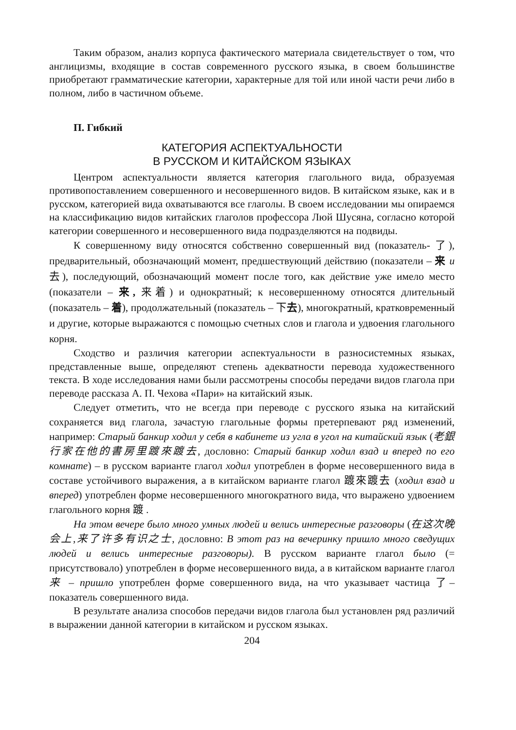Таким образом, анализ корпуса фактического материала свидетельствует о том, что англицизмы, входящие в состав современного русского языка, в своем большинстве приобретают грамматические категории, характерные для той или иной части речи либо в полном, либо в частичном объеме.
П. Гибкий
КАТЕГОРИЯ АСПЕКТУАЛЬНОСТИ
В РУССКОМ И КИТАЙСКОМ ЯЗЫКАХ
Центром аспектуальности является категория глагольного вида, образуемая противопоставлением совершенного и несовершенного видов. В китайском языке, как и в русском, категорией вида охватываются все глаголы. В своем исследовании мы опираемся на классификацию видов китайских глаголов профессора Люй Шусяна, согласно которой категории совершенного и несовершенного вида подразделяются на подвиды.
К совершенному виду относятся собственно совершенный вид (показатель- 了), предварительный, обозначающий момент, предшествующий действию (показатели – 来 и 去), последующий, обозначающий момент после того, как действие уже имело место (показатели – 来, 来着) и однократный; к несовершенному относятся длительный (показатель – 着), продолжательный (показатель – 下去), многократный, кратковременный и другие, которые выражаются с помощью счетных слов и глагола и удвоения глагольного корня.
Сходство и различия категории аспектуальности в разносистемных языках, представленные выше, определяют степень адекватности перевода художественного текста. В ходе исследования нами были рассмотрены способы передачи видов глагола при переводе рассказа А. П. Чехова «Пари» на китайский язык.
Следует отметить, что не всегда при переводе с русского языка на китайский сохраняется вид глагола, зачастую глагольные формы претерпевают ряд изменений, например: Старый банкир ходил у себя в кабинете из угла в угол на китайский язык (老銀行家在他的書房里踱來踱去, дословно: Старый банкир ходил взад и вперед по его комнате) – в русском варианте глагол ходил употреблен в форме несовершенного вида в составе устойчивого выражения, а в китайском варианте глагол 踱來踱去 (ходил взад и вперед) употреблен форме несовершенного многократного вида, что выражено удвоением глагольного корня 踱 .
На этом вечере было много умных людей и велись интересные разговоры (在这次晚会上,来了许多有识之士, дословно: В этот раз на вечеринку пришло много сведущих людей и велись интересные разговоры). В русском варианте глагол было (= присутствовало) употреблен в форме несовершенного вида, а в китайском варианте глагол 来 – пришло употреблен форме совершенного вида, на что указывает частица 了– показатель совершенного вида.
В результате анализа способов передачи видов глагола был установлен ряд различий в выражении данной категории в китайском и русском языках.
204